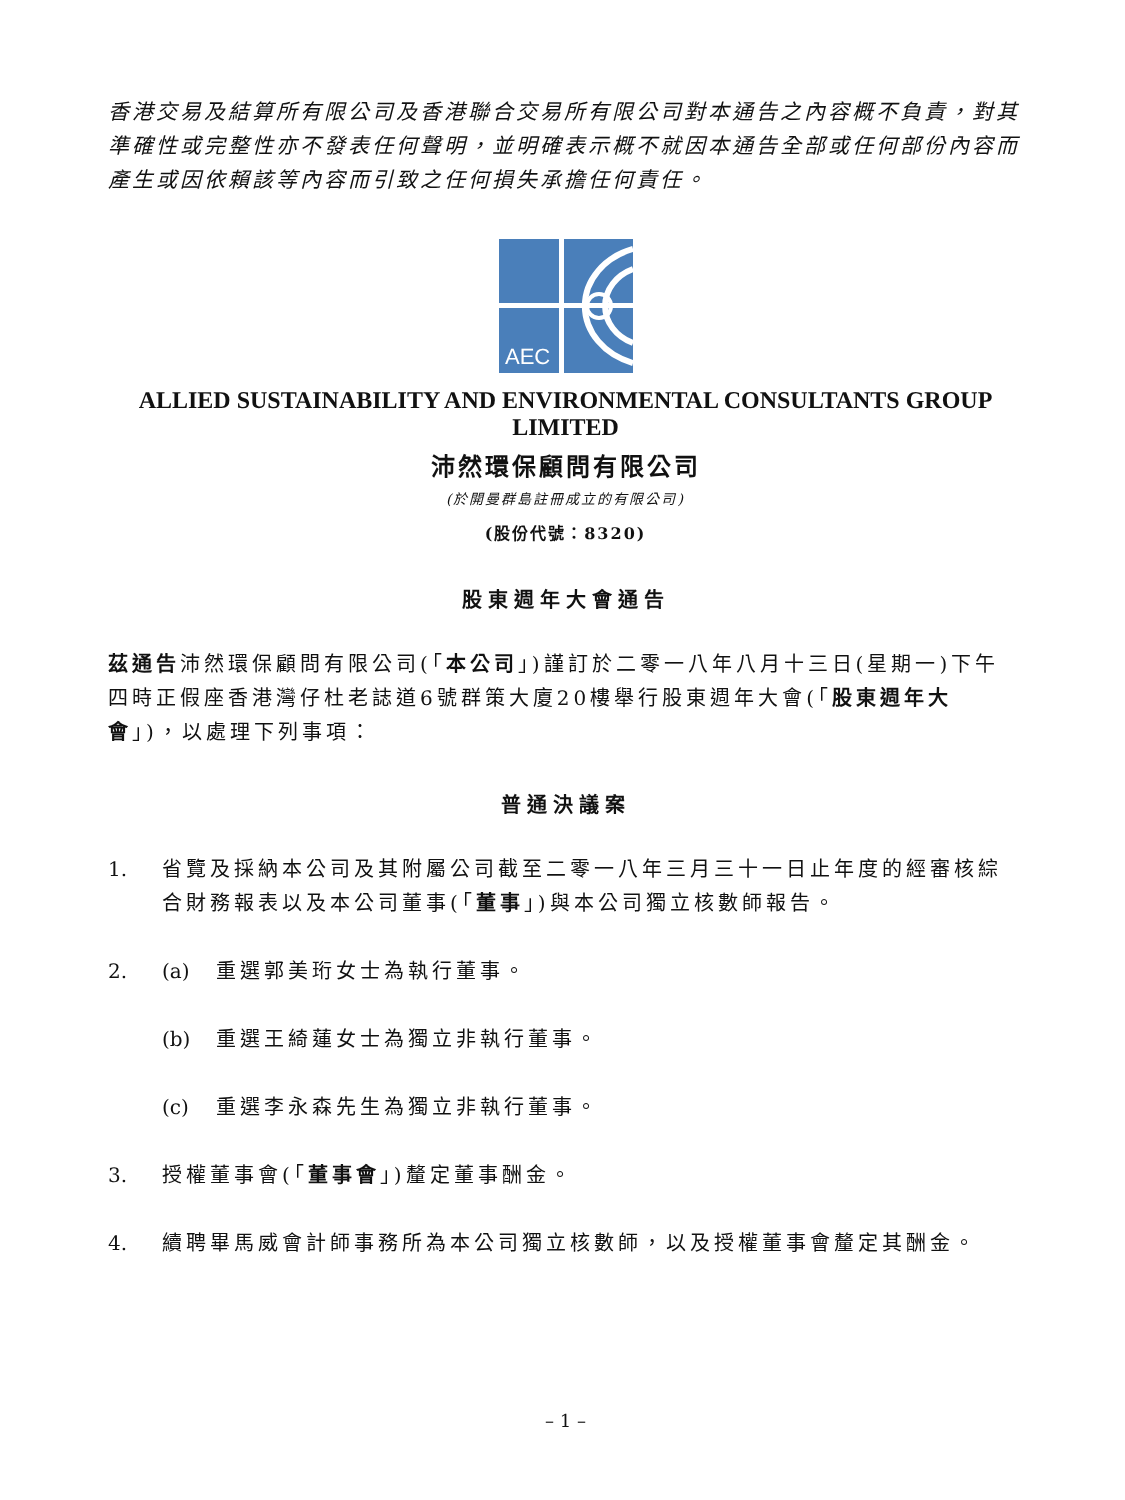香港交易及結算所有限公司及香港聯合交易所有限公司對本通告之內容概不負責，對其準確性或完整性亦不發表任何聲明，並明確表示概不就因本通告全部或任何部份內容而產生或因依賴該等內容而引致之任何損失承擔任何責任。
AEC
ALLIED SUSTAINABILITY AND ENVIRONMENTAL CONSULTANTS GROUP LIMITED
沛然環保顧問有限公司
(於開曼群島註冊成立的有限公司)
(股份代號：8320)
股東週年大會通告
茲通告沛然環保顧問有限公司(「本公司」)謹訂於二零一八年八月十三日(星期一)下午四時正假座香港灣仔杜老誌道6號群策大廈20樓舉行股東週年大會(「股東週年大會」)，以處理下列事項：
普通決議案
1. 省覽及採納本公司及其附屬公司截至二零一八年三月三十一日止年度的經審核綜合財務報表以及本公司董事(「董事」)與本公司獨立核數師報告。
2. (a) 重選郭美珩女士為執行董事。
(b) 重選王綺蓮女士為獨立非執行董事。
(c) 重選李永森先生為獨立非執行董事。
3. 授權董事會(「董事會」)釐定董事酬金。
4. 續聘畢馬威會計師事務所為本公司獨立核數師，以及授權董事會釐定其酬金。
– 1 –